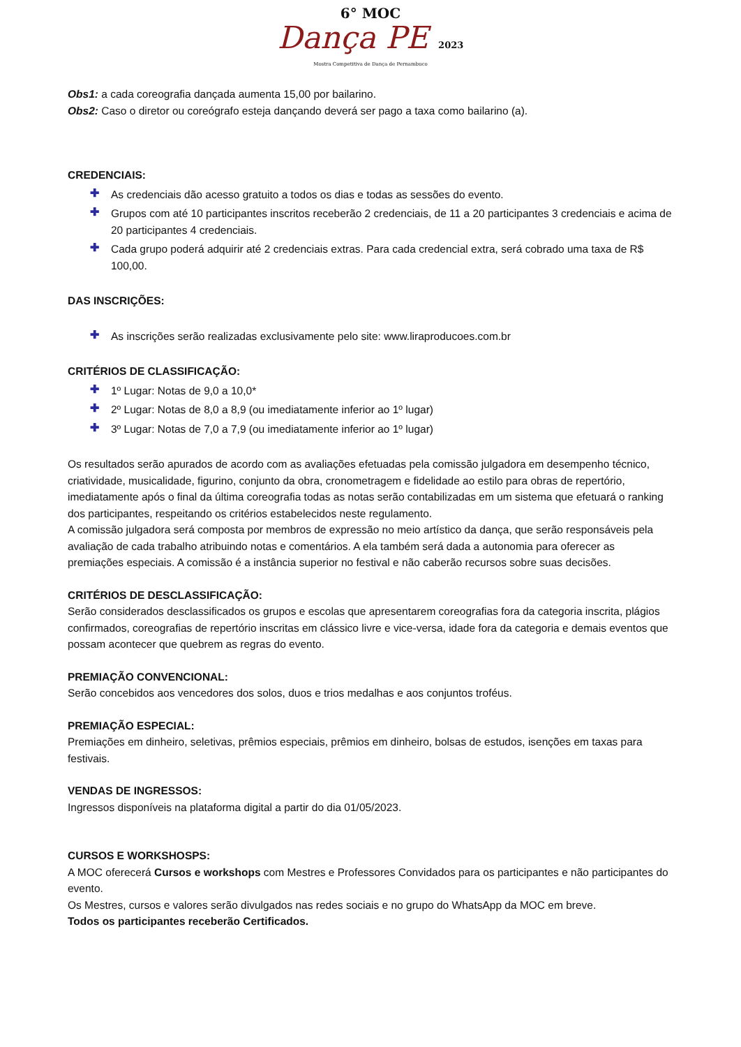6° MOC
Dança PE 2023
Mostra Competitiva de Dança de Pernambuco
Obs1: a cada coreografia dançada aumenta 15,00 por bailarino.
Obs2: Caso o diretor ou coreógrafo esteja dançando deverá ser pago a taxa como bailarino (a).
CREDENCIAIS:
✚ As credenciais dão acesso gratuito a todos os dias e todas as sessões do evento.
✚ Grupos com até 10 participantes inscritos receberão 2 credenciais, de 11 a 20 participantes 3 credenciais e acima de 20 participantes 4 credenciais.
✚ Cada grupo poderá adquirir até 2 credenciais extras. Para cada credencial extra, será cobrado uma taxa de R$ 100,00.
DAS INSCRIÇÕES:
✚ As inscrições serão realizadas exclusivamente pelo site: www.liraproducoes.com.br
CRITÉRIOS DE CLASSIFICAÇÃO:
✚ 1º Lugar: Notas de 9,0 a 10,0*
✚ 2º Lugar: Notas de 8,0 a 8,9 (ou imediatamente inferior ao 1º lugar)
✚ 3º Lugar: Notas de 7,0 a 7,9 (ou imediatamente inferior ao 1º lugar)
Os resultados serão apurados de acordo com as avaliações efetuadas pela comissão julgadora em desempenho técnico, criatividade, musicalidade, figurino, conjunto da obra, cronometragem e fidelidade ao estilo para obras de repertório, imediatamente após o final da última coreografia todas as notas serão contabilizadas em um sistema que efetuará o ranking dos participantes, respeitando os critérios estabelecidos neste regulamento.
A comissão julgadora será composta por membros de expressão no meio artístico da dança, que serão responsáveis pela avaliação de cada trabalho atribuindo notas e comentários. A ela também será dada a autonomia para oferecer as premiações especiais. A comissão é a instância superior no festival e não caberão recursos sobre suas decisões.
CRITÉRIOS DE DESCLASSIFICAÇÃO:
Serão considerados desclassificados os grupos e escolas que apresentarem coreografias fora da categoria inscrita, plágios confirmados, coreografias de repertório inscritas em clássico livre e vice-versa, idade fora da categoria e demais eventos que possam acontecer que quebrem as regras do evento.
PREMIAÇÃO CONVENCIONAL:
Serão concebidos aos vencedores dos solos, duos e trios medalhas e aos conjuntos troféus.
PREMIAÇÃO ESPECIAL:
Premiações em dinheiro, seletivas, prêmios especiais, prêmios em dinheiro, bolsas de estudos, isenções em taxas para festivais.
VENDAS DE INGRESSOS:
Ingressos disponíveis na plataforma digital a partir do dia 01/05/2023.
CURSOS E WORKSHOSPS:
A MOC oferecerá Cursos e workshops com Mestres e Professores Convidados para os participantes e não participantes do evento.
Os Mestres, cursos e valores serão divulgados nas redes sociais e no grupo do WhatsApp da MOC em breve.
Todos os participantes receberão Certificados.